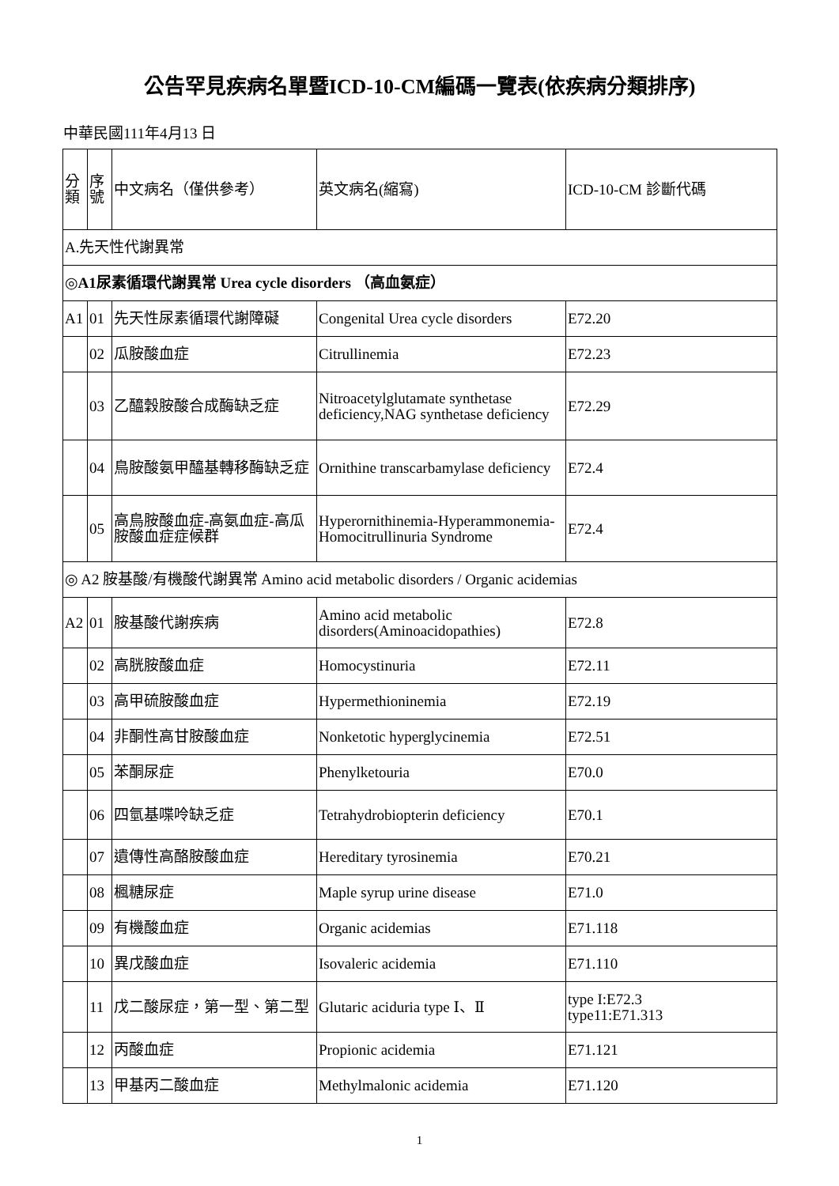公告罕見疾病名單暨ICD-10-CM編碼一覽表(依疾病分類排序)
中華民國111年4月13 日
| 分類 | 序號 | 中文病名（僅供參考） | 英文病名(縮寫) | ICD-10-CM 診斷代碼 |
| --- | --- | --- | --- | --- |
| A.先天性代謝異常 | | | | |
| ◎A1尿素循環代謝異常 Urea cycle disorders （高血氨症） | | | | |
| A1 | 01 | 先天性尿素循環代謝障礙 | Congenital Urea cycle disorders | E72.20 |
| | 02 | 瓜胺酸血症 | Citrullinemia | E72.23 |
| | 03 | 乙醯穀胺酸合成酶缺乏症 | Nitroacetylglutamate synthetase deficiency,NAG synthetase deficiency | E72.29 |
| | 04 | 鳥胺酸氨甲醯基轉移酶缺乏症 | Ornithine transcarbamylase deficiency | E72.4 |
| | 05 | 高鳥胺酸血症-高氨血症-高瓜胺酸血症症候群 | Hyperornithinemia-Hyperammonemia-Homocitrullinuria Syndrome | E72.4 |
| ◎ A2 胺基酸/有機酸代謝異常 Amino acid metabolic disorders / Organic acidemias | | | | |
| A2 | 01 | 胺基酸代謝疾病 | Amino acid metabolic disorders(Aminoacidopathies) | E72.8 |
| | 02 | 高胱胺酸血症 | Homocystinuria | E72.11 |
| | 03 | 高甲硫胺酸血症 | Hypermethioninemia | E72.19 |
| | 04 | 非酮性高甘胺酸血症 | Nonketotic hyperglycinemia | E72.51 |
| | 05 | 苯酮尿症 | Phenylketouria | E70.0 |
| | 06 | 四氫基喋呤缺乏症 | Tetrahydrobiopterin deficiency | E70.1 |
| | 07 | 遺傳性高酪胺酸血症 | Hereditary tyrosinemia | E70.21 |
| | 08 | 楓糖尿症 | Maple syrup urine disease | E71.0 |
| | 09 | 有機酸血症 | Organic acidemias | E71.118 |
| | 10 | 異戊酸血症 | Isovaleric acidemia | E71.110 |
| | 11 | 戊二酸尿症，第一型、第二型 | Glutaric aciduria type Ⅰ、Ⅱ | type I:E72.3 type11:E71.313 |
| | 12 | 丙酸血症 | Propionic acidemia | E71.121 |
| | 13 | 甲基丙二酸血症 | Methylmalonic acidemia | E71.120 |
1